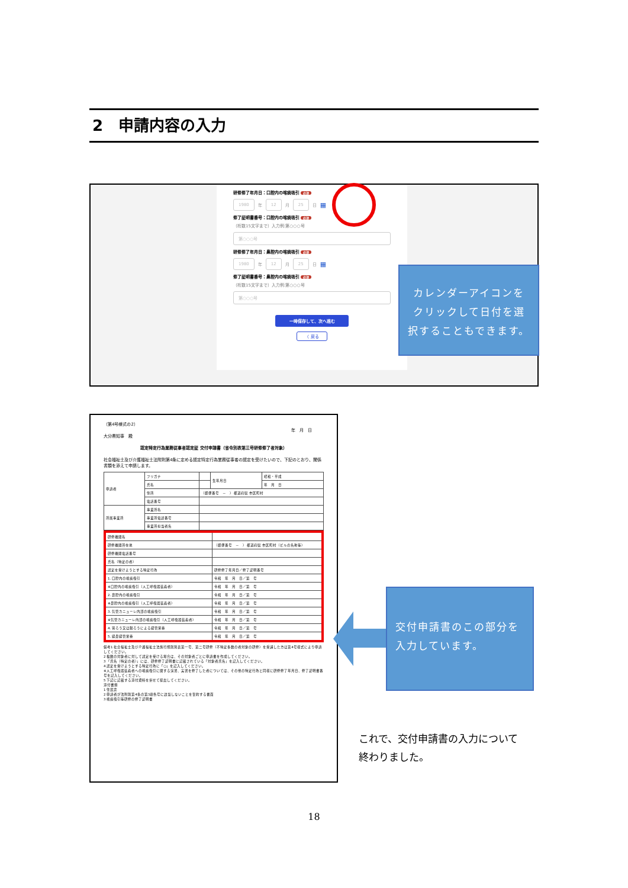2　申請内容の入力
研修修了年月日：口腔内の喀痰吸引 必須
1980 年 12 月 25 日 ▦
修了証明書番号：口腔内の喀痰吸引 必須
（桁数15文字まで）入力例:第○○○号
第○○○号
研修修了年月日：鼻腔内の喀痰吸引 必須
1980 年 12 月 25 日 ▦
修了証明書番号：鼻腔内の喀痰吸引 必須
（桁数15文字まで）入力例:第○○○号
第○○○号
一時保存して、次へ進む
〈 戻る
カレンダーアイコンをクリックして日付を選択することもできます。
（第4号様式の2）
年　月　日
大分県知事　殿
認定特定行為業務従事者認定証 交付申請書（省令別表第三号研修修了者対象）
社会福祉士及び介護福祉士法附則第4条に定める認定特定行為業務従事者の認定を受けたいので、下記のとおり、関係書類を添えて申請します。
| 申請者 | フリガナ | | 生年月日 | 昭和・平成 |
| | 氏名 | | | 年 月 日 |
| | 住所 | （郵便番号 － ） 都道府県 市区町村 | | |
| | 電話番号 | | | |
| 所属事業所 | 事業所名 | | | |
| | 事業所電話番号 | | | |
| | 事業所担当者名 | | | |
| 研修機関名 | | |
| 研修機関所在地 | （郵便番号 － ） 都道府県 市区町村（ビルの名称等） | |
| 研修機関電話番号 | | |
| 氏名（特定の者） | | |
| 認定を受けようとする特定行為 | | 研修修了年月日／修了証明番号 |
| 1. 口腔内の喀痰吸引 | | 令和 年 月 日／第 号 |
| ※口腔内の喀痰吸引（人工呼吸器装着者） | | 令和 年 月 日／第 号 |
| 2. 鼻腔内の喀痰吸引 | | 令和 年 月 日／第 号 |
| ※鼻腔内の喀痰吸引（人工呼吸器装着者） | | 令和 年 月 日／第 号 |
| 3. 気管カニューレ内部の喀痰吸引 | | 令和 年 月 日／第 号 |
| ※気管カニューレ内部の喀痰吸引（人工呼吸器装着者） | | 令和 年 月 日／第 号 |
| 4. 胃ろう又は腸ろうによる経管栄養 | | 令和 年 月 日／第 号 |
| 5. 経鼻経管栄養 | | 令和 年 月 日／第 号 |
備考1 社会福祉士及び介護福祉士法施行規則別表第一号、第二号研修（不特定多数の者対象の研修）を受講した方は第4号様式により申請してください。
2 複数の対象者に対して認定を受ける場合は、その対象者ごとに申請書を作成してください。
3 「氏名（特定の者）」には、研修修了証明書に記載されている「対象者氏名」を記入してください。
4 認定を受けようとする特定行為に「○」を記入してください。
※人工呼吸器装着者への喀痰吸引に関する演習、実習を修了した者については、その他の特定行為と同様に研修修了年月日、修了証明書番号を記入してください。
5 下記に記載する添付資料を併せて提出してください。
添付書類
1 住民票
2 申請者が法附則第4条の第3項各号に該当しないことを誓約する書面
3 喀痰吸引等研修の修了証明書
交付申請書のこの部分を入力しています。
これで、交付申請書の入力について
終わりました。
18